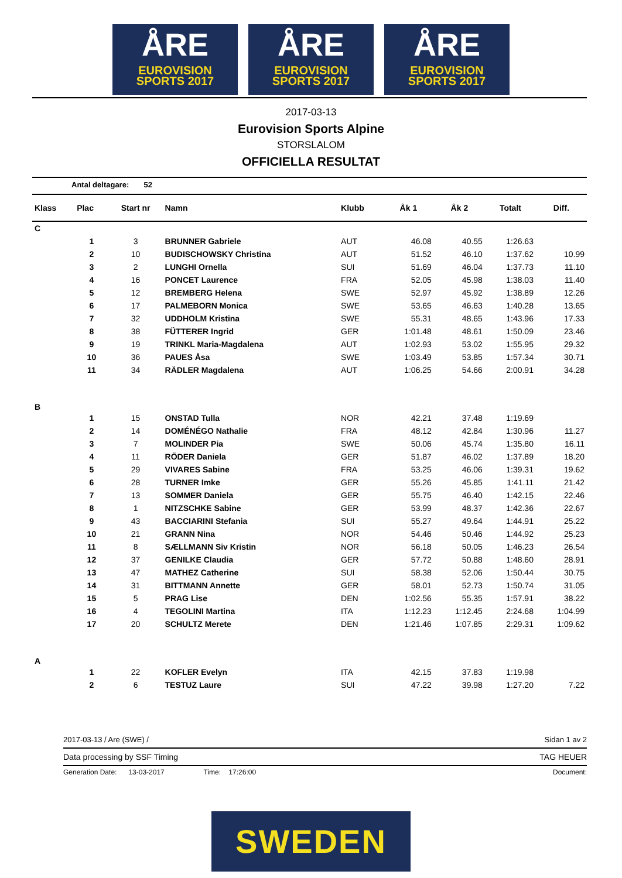ÅRE
EUROVISION
SPORTS 2017
ÅRE
EUROVISION
SPORTS 2017
ÅRE
EUROVISION
SPORTS 2017
2017-03-13
Eurovision Sports Alpine
STORSLALOM
OFFICIELLA RESULTAT
Antal deltagare: 52
| Klass | Plac | Start nr | Namn | Klubb | Åk 1 | Åk 2 | Totalt | Diff. |
| --- | --- | --- | --- | --- | --- | --- | --- | --- |
| C | | | | | | | | |
| | 1 | 3 | BRUNNER Gabriele | AUT | 46.08 | 40.55 | 1:26.63 | |
| | 2 | 10 | BUDISCHOWSKY Christina | AUT | 51.52 | 46.10 | 1:37.62 | 10.99 |
| | 3 | 2 | LUNGHI Ornella | SUI | 51.69 | 46.04 | 1:37.73 | 11.10 |
| | 4 | 16 | PONCET Laurence | FRA | 52.05 | 45.98 | 1:38.03 | 11.40 |
| | 5 | 12 | BREMBERG Helena | SWE | 52.97 | 45.92 | 1:38.89 | 12.26 |
| | 6 | 17 | PALMEBORN Monica | SWE | 53.65 | 46.63 | 1:40.28 | 13.65 |
| | 7 | 32 | UDDHOLM Kristina | SWE | 55.31 | 48.65 | 1:43.96 | 17.33 |
| | 8 | 38 | FÜTTERER Ingrid | GER | 1:01.48 | 48.61 | 1:50.09 | 23.46 |
| | 9 | 19 | TRINKL Maria-Magdalena | AUT | 1:02.93 | 53.02 | 1:55.95 | 29.32 |
| | 10 | 36 | PAUES Åsa | SWE | 1:03.49 | 53.85 | 1:57.34 | 30.71 |
| | 11 | 34 | RÄDLER Magdalena | AUT | 1:06.25 | 54.66 | 2:00.91 | 34.28 |
| B | | | | | | | | |
| | 1 | 15 | ONSTAD Tulla | NOR | 42.21 | 37.48 | 1:19.69 | |
| | 2 | 14 | DOMÉNÉGO Nathalie | FRA | 48.12 | 42.84 | 1:30.96 | 11.27 |
| | 3 | 7 | MOLINDER Pia | SWE | 50.06 | 45.74 | 1:35.80 | 16.11 |
| | 4 | 11 | RÖDER Daniela | GER | 51.87 | 46.02 | 1:37.89 | 18.20 |
| | 5 | 29 | VIVARES Sabine | FRA | 53.25 | 46.06 | 1:39.31 | 19.62 |
| | 6 | 28 | TURNER Imke | GER | 55.26 | 45.85 | 1:41.11 | 21.42 |
| | 7 | 13 | SOMMER Daniela | GER | 55.75 | 46.40 | 1:42.15 | 22.46 |
| | 8 | 1 | NITZSCHKE Sabine | GER | 53.99 | 48.37 | 1:42.36 | 22.67 |
| | 9 | 43 | BACCIARINI Stefania | SUI | 55.27 | 49.64 | 1:44.91 | 25.22 |
| | 10 | 21 | GRANN Nina | NOR | 54.46 | 50.46 | 1:44.92 | 25.23 |
| | 11 | 8 | SÆLLMANN Siv Kristin | NOR | 56.18 | 50.05 | 1:46.23 | 26.54 |
| | 12 | 37 | GENILKE Claudia | GER | 57.72 | 50.88 | 1:48.60 | 28.91 |
| | 13 | 47 | MATHEZ Catherine | SUI | 58.38 | 52.06 | 1:50.44 | 30.75 |
| | 14 | 31 | BITTMANN Annette | GER | 58.01 | 52.73 | 1:50.74 | 31.05 |
| | 15 | 5 | PRAG Lise | DEN | 1:02.56 | 55.35 | 1:57.91 | 38.22 |
| | 16 | 4 | TEGOLINI Martina | ITA | 1:12.23 | 1:12.45 | 2:24.68 | 1:04.99 |
| | 17 | 20 | SCHULTZ Merete | DEN | 1:21.46 | 1:07.85 | 2:29.31 | 1:09.62 |
| A | | | | | | | | |
| | 1 | 22 | KOFLER Evelyn | ITA | 42.15 | 37.83 | 1:19.98 | |
| | 2 | 6 | TESTUZ Laure | SUI | 47.22 | 39.98 | 1:27.20 | 7.22 |
2017-03-13 / Are (SWE) / Sidan 1 av 2
Data processing by SSF Timing TAG HEUER
Generation Date: 13-03-2017 Time: 17:26:00 Document:
SWEDEN